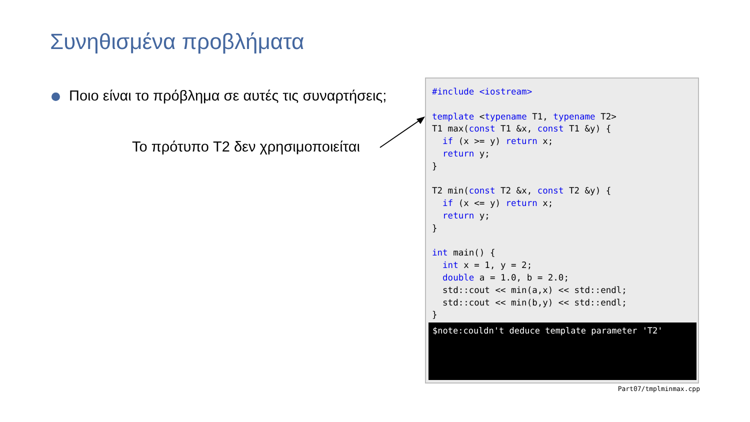Συνηθισμένα προβλήματα
Ποιο είναι το πρόβλημα σε αυτές τις συναρτήσεις;
Το πρότυπο T2 δεν χρησιμοποιείται
#include <iostream>

template <typename T1, typename T2>
T1 max(const T1 &x, const T1 &y) {
  if (x >= y) return x;
  return y;
}

T2 min(const T2 &x, const T2 &y) {
  if (x <= y) return x;
  return y;
}

int main() {
  int x = 1, y = 2;
  double a = 1.0, b = 2.0;
  std::cout << min(a,x) << std::endl;
  std::cout << min(b,y) << std::endl;
}
$note:couldn't deduce template parameter 'T2'
Part07/tmplminmax.cpp